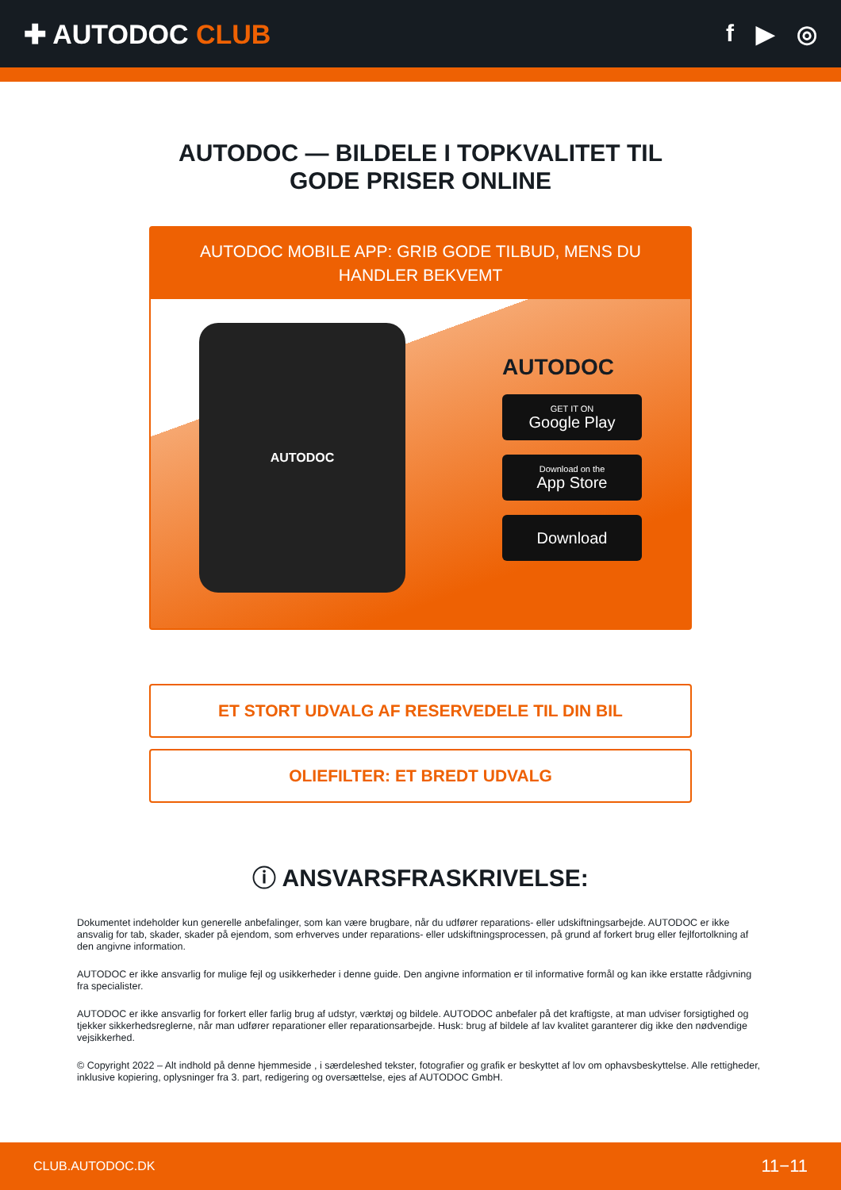✚ AUTODOC CLUB f ▶ ◎
AUTODOC — BILDELE I TOPKVALITET TIL GODE PRISER ONLINE
AUTODOC MOBILE APP: GRIB GODE TILBUD, MENS DU HANDLER BEKVEMT
AUTODOC
AUTODOC
GET IT ON
Google Play
Download on the
App Store
Download
ET STORT UDVALG AF RESERVEDELE TIL DIN BIL
OLIEFILTER: ET BREDT UDVALG
ⓘ ANSVARSFRASKRIVELSE:
Dokumentet indeholder kun generelle anbefalinger, som kan være brugbare, når du udfører reparations- eller udskiftningsarbejde. AUTODOC er ikke ansvalig for tab, skader, skader på ejendom, som erhverves under reparations- eller udskiftningsprocessen, på grund af forkert brug eller fejlfortolkning af den angivne information.
AUTODOC er ikke ansvarlig for mulige fejl og usikkerheder i denne guide. Den angivne information er til informative formål og kan ikke erstatte rådgivning fra specialister.
AUTODOC er ikke ansvarlig for forkert eller farlig brug af udstyr, værktøj og bildele. AUTODOC anbefaler på det kraftigste, at man udviser forsigtighed og tjekker sikkerhedsreglerne, når man udfører reparationer eller reparationsarbejde. Husk: brug af bildele af lav kvalitet garanterer dig ikke den nødvendige vejsikkerhed.
© Copyright 2022 – Alt indhold på denne hjemmeside , i særdeleshed tekster, fotografier og grafik er beskyttet af lov om ophavsbeskyttelse. Alle rettigheder, inklusive kopiering, oplysninger fra 3. part, redigering og oversættelse, ejes af AUTODOC GmbH.
CLUB.AUTODOC.DK 11−11